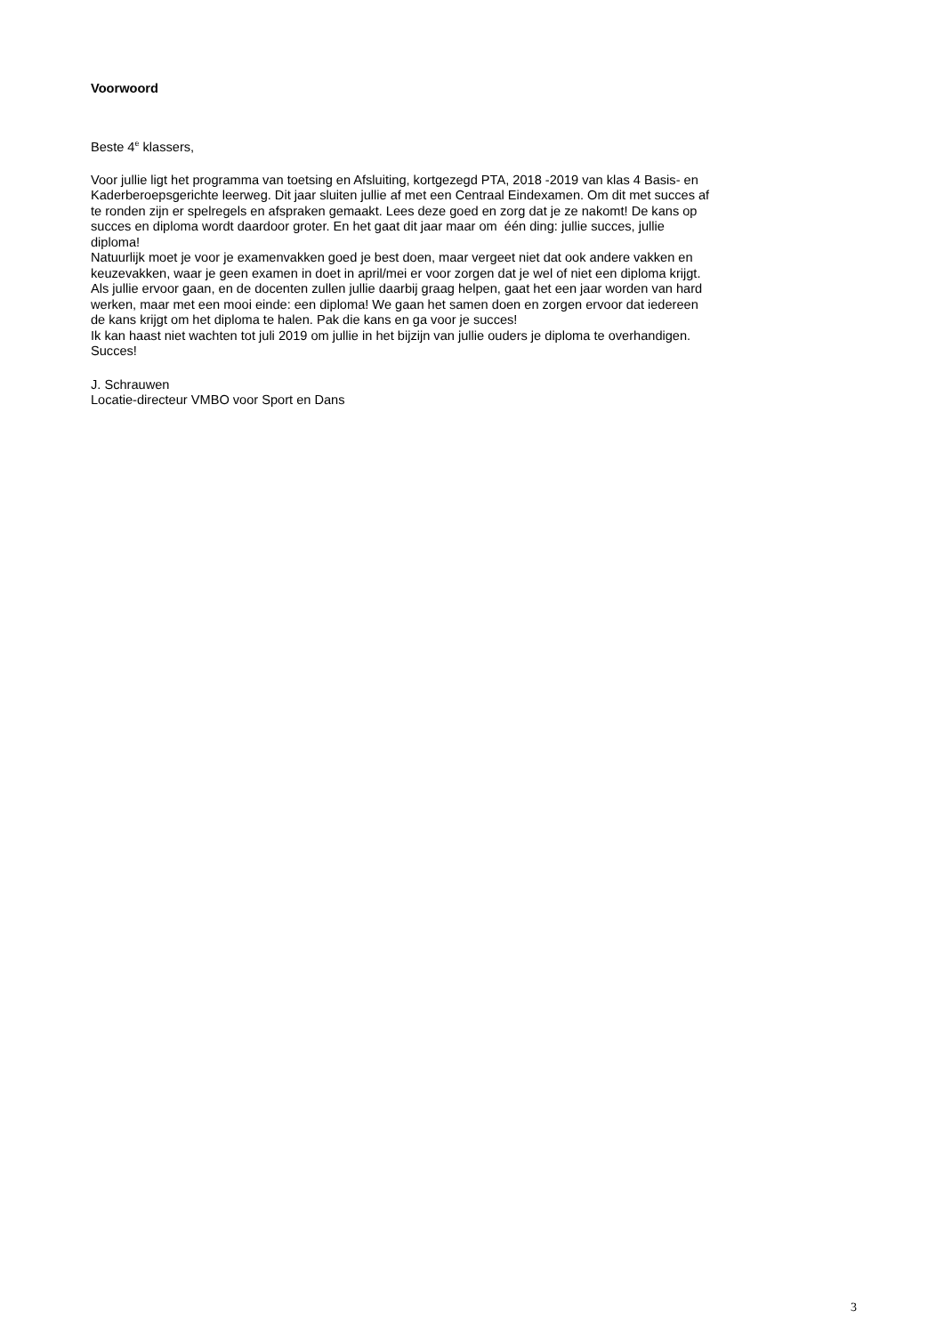Voorwoord
Beste 4<sup>e</sup> klassers,
Voor jullie ligt het programma van toetsing en Afsluiting, kortgezegd PTA, 2018 -2019 van klas 4 Basis- en
Kaderberoepsgerichte leerweg. Dit jaar sluiten jullie af met een Centraal Eindexamen. Om dit met succes af
te ronden zijn er spelregels en afspraken gemaakt. Lees deze goed en zorg dat je ze nakomt! De kans op
succes en diploma wordt daardoor groter. En het gaat dit jaar maar om één ding: jullie succes, jullie
diploma!
Natuurlijk moet je voor je examenvakken goed je best doen, maar vergeet niet dat ook andere vakken en
keuzevakken, waar je geen examen in doet in april/mei er voor zorgen dat je wel of niet een diploma krijgt.
Als jullie ervoor gaan, en de docenten zullen jullie daarbij graag helpen, gaat het een jaar worden van hard
werken, maar met een mooi einde: een diploma! We gaan het samen doen en zorgen ervoor dat iedereen
de kans krijgt om het diploma te halen. Pak die kans en ga voor je succes!
Ik kan haast niet wachten tot juli 2019 om jullie in het bijzijn van jullie ouders je diploma te overhandigen.
Succes!
J. Schrauwen
Locatie-directeur VMBO voor Sport en Dans
3